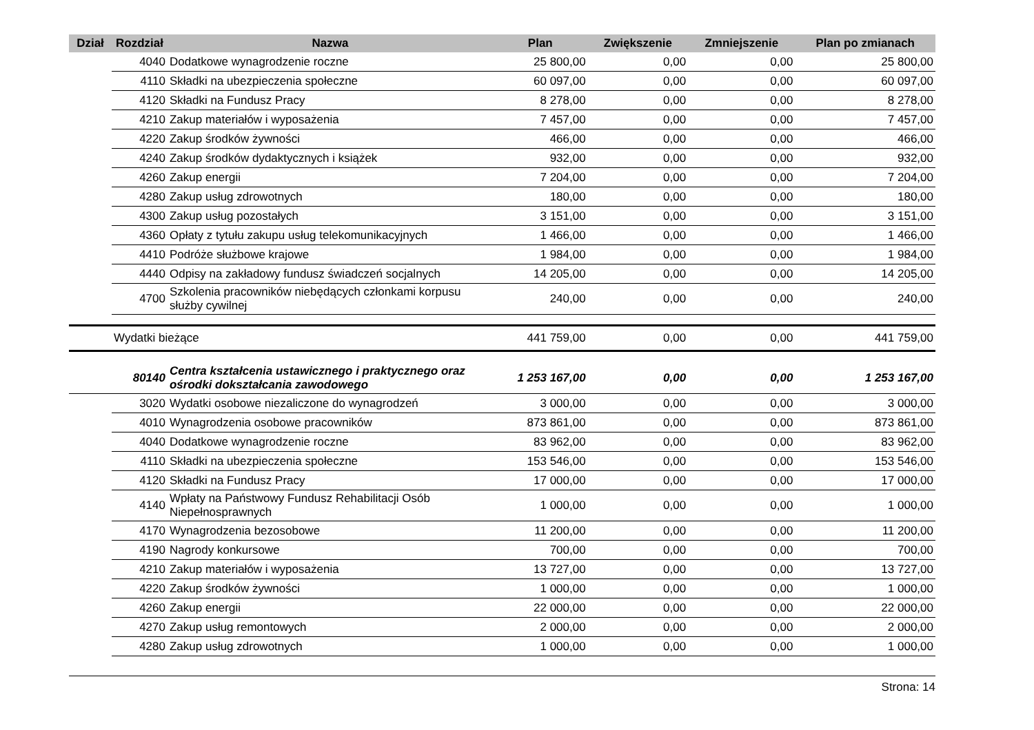| Dział | Rozdział | Nazwa | Plan | Zwiększenie | Zmniejszenie | Plan po zmianach |
| --- | --- | --- | --- | --- | --- | --- |
| | 4040 | Dodatkowe wynagrodzenie roczne | 25 800,00 | 0,00 | 0,00 | 25 800,00 |
| | 4110 | Składki na ubezpieczenia społeczne | 60 097,00 | 0,00 | 0,00 | 60 097,00 |
| | 4120 | Składki na Fundusz Pracy | 8 278,00 | 0,00 | 0,00 | 8 278,00 |
| | 4210 | Zakup materiałów i wyposażenia | 7 457,00 | 0,00 | 0,00 | 7 457,00 |
| | 4220 | Zakup środków żywności | 466,00 | 0,00 | 0,00 | 466,00 |
| | 4240 | Zakup środków dydaktycznych i książek | 932,00 | 0,00 | 0,00 | 932,00 |
| | 4260 | Zakup energii | 7 204,00 | 0,00 | 0,00 | 7 204,00 |
| | 4280 | Zakup usług zdrowotnych | 180,00 | 0,00 | 0,00 | 180,00 |
| | 4300 | Zakup usług pozostałych | 3 151,00 | 0,00 | 0,00 | 3 151,00 |
| | 4360 | Opłaty z tytułu zakupu usług telekomunikacyjnych | 1 466,00 | 0,00 | 0,00 | 1 466,00 |
| | 4410 | Podróże służbowe krajowe | 1 984,00 | 0,00 | 0,00 | 1 984,00 |
| | 4440 | Odpisy na zakładowy fundusz świadczeń socjalnych | 14 205,00 | 0,00 | 0,00 | 14 205,00 |
| | 4700 | Szkolenia pracowników niebędących członkami korpusu służby cywilnej | 240,00 | 0,00 | 0,00 | 240,00 |
| | Wydatki bieżące | | 441 759,00 | 0,00 | 0,00 | 441 759,00 |
| | 80140 | Centra kształcenia ustawicznego i praktycznego oraz ośrodki dokształcania zawodowego | 1 253 167,00 | 0,00 | 0,00 | 1 253 167,00 |
| | 3020 | Wydatki osobowe niezaliczone do wynagrodzeń | 3 000,00 | 0,00 | 0,00 | 3 000,00 |
| | 4010 | Wynagrodzenia osobowe pracowników | 873 861,00 | 0,00 | 0,00 | 873 861,00 |
| | 4040 | Dodatkowe wynagrodzenie roczne | 83 962,00 | 0,00 | 0,00 | 83 962,00 |
| | 4110 | Składki na ubezpieczenia społeczne | 153 546,00 | 0,00 | 0,00 | 153 546,00 |
| | 4120 | Składki na Fundusz Pracy | 17 000,00 | 0,00 | 0,00 | 17 000,00 |
| | 4140 | Wpłaty na Państwowy Fundusz Rehabilitacji Osób Niepełnosprawnych | 1 000,00 | 0,00 | 0,00 | 1 000,00 |
| | 4170 | Wynagrodzenia bezosobowe | 11 200,00 | 0,00 | 0,00 | 11 200,00 |
| | 4190 | Nagrody konkursowe | 700,00 | 0,00 | 0,00 | 700,00 |
| | 4210 | Zakup materiałów i wyposażenia | 13 727,00 | 0,00 | 0,00 | 13 727,00 |
| | 4220 | Zakup środków żywności | 1 000,00 | 0,00 | 0,00 | 1 000,00 |
| | 4260 | Zakup energii | 22 000,00 | 0,00 | 0,00 | 22 000,00 |
| | 4270 | Zakup usług remontowych | 2 000,00 | 0,00 | 0,00 | 2 000,00 |
| | 4280 | Zakup usług zdrowotnych | 1 000,00 | 0,00 | 0,00 | 1 000,00 |
Strona: 14